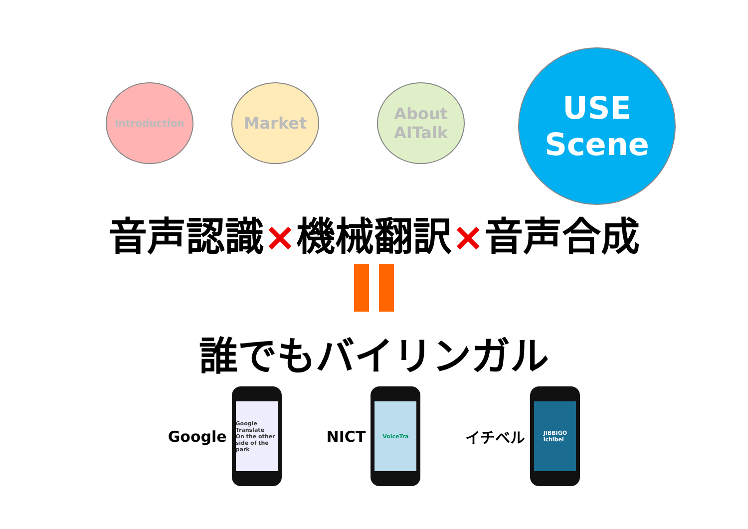Introduction Market
About
AITalk
USE
Scene
音声認識×機械翻訳×音声合成
誰でもバイリンガル
Google
Google Translate
On the other side of the park
NICT
VoiceTra
イチベル
JIBBIGO
ichibel